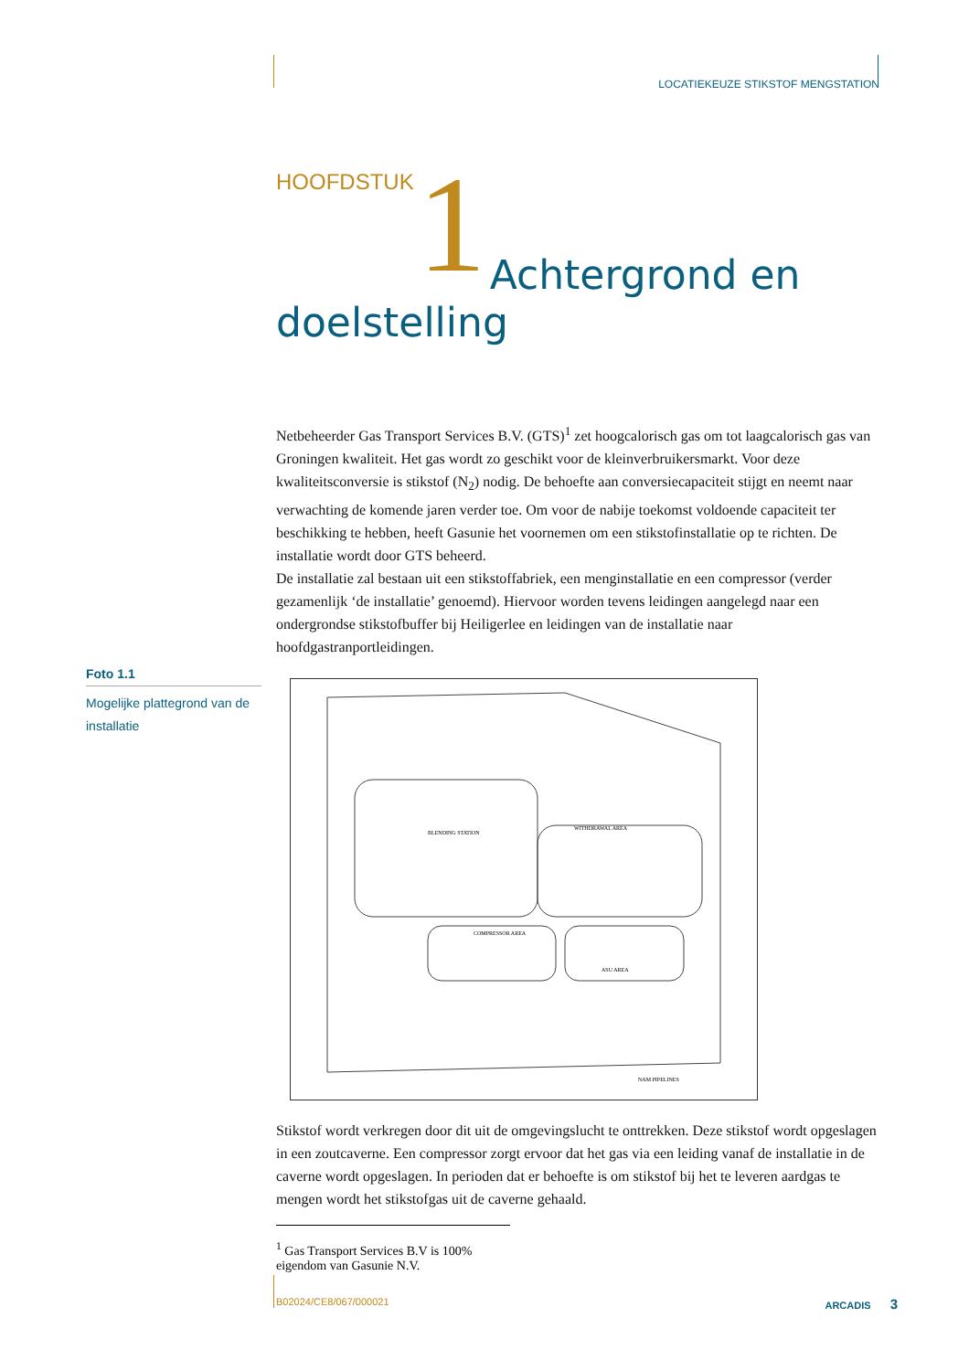LOCATIEKEUZE STIKSTOF MENGSTATION
HOOFDSTUK 1 Achtergrond en
doelstelling
Netbeheerder Gas Transport Services B.V. (GTS)<sup>1</sup> zet hoogcalorisch gas om tot laagcalorisch gas van Groningen kwaliteit. Het gas wordt zo geschikt voor de kleinverbruikersmarkt. Voor deze kwaliteitsconversie is stikstof (N<sub>2</sub>) nodig. De behoefte aan conversiecapaciteit stijgt en neemt naar verwachting de komende jaren verder toe. Om voor de nabije toekomst voldoende capaciteit ter beschikking te hebben, heeft Gasunie het voornemen om een stikstofinstallatie op te richten. De installatie wordt door GTS beheerd.
De installatie zal bestaan uit een stikstoffabriek, een menginstallatie en een compressor (verder gezamenlijk ‘de installatie’ genoemd). Hiervoor worden tevens leidingen aangelegd naar een ondergrondse stikstofbuffer bij Heiligerlee en leidingen van de installatie naar hoofdgastranportleidingen.
BLENDING STATION
WITHDRAWAL AREA
COMPRESSOR AREA
ASU AREA
NAM PIPELINES
Stikstof wordt verkregen door dit uit de omgevingslucht te onttrekken. Deze stikstof wordt opgeslagen in een zoutcaverne. Een compressor zorgt ervoor dat het gas via een leiding vanaf de installatie in de caverne wordt opgeslagen. In perioden dat er behoefte is om stikstof bij het te leveren aardgas te mengen wordt het stikstofgas uit de caverne gehaald.
Foto 1.1
Mogelijke plattegrond van de installatie
<sup>1</sup> Gas Transport Services B.V is 100% eigendom van Gasunie N.V.
B02024/CE8/067/000021 ARCADIS 3